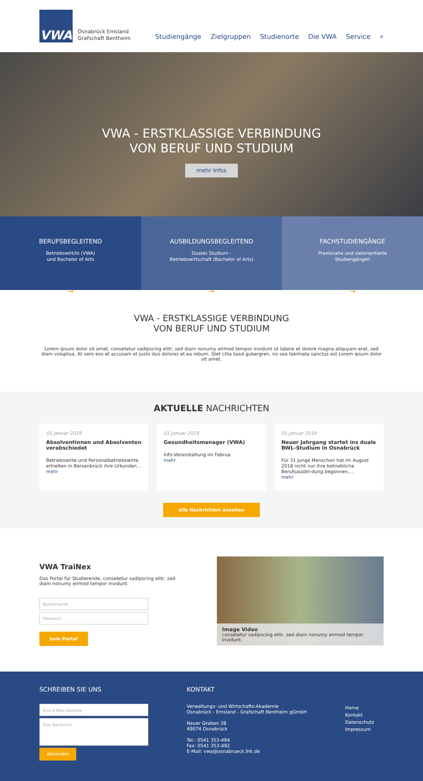VWA
Osnabrück Emsland
Grafschaft Bentheim
Studiengänge Zielgruppen Studienorte Die VWA Service ⌕
VWA - ERSTKLASSIGE VERBINDUNG
VON BERUF UND STUDIUM
mehr Infos
BERUFSBEGLEITEND
Betriebswirt/in (VWA)
und Bachelor of Arts
→
AUSBILDUNGSBEGLEITEND
Duales Studium -
Betriebswirtschaft (Bachelor of Arts)
→
FACHSTUDIENGÄNGE
Praxisnahe und zielorientierte
Studiengängen
→
VWA - ERSTKLASSIGE VERBINDUNG
VON BERUF UND STUDIUM
Lorem ipsum dolor sit amet, consetetur sadipscing elitr, sed diam nonumy eirmod tempor invidunt ut labore et dolore magna aliquyam erat, sed diam voluptua. At vero eos et accusam et justo duo dolores et ea rebum. Stet clita kasd gubergren, no sea takimata sanctus est Lorem ipsum dolor sit amet.
AKTUELLE NACHRICHTEN
01.Januar 2019
Absolventinnen und Absolventen verabschiedet
Betriebswirte und Personalbetriebswirte erhielten in Bersenbrück ihre Urkunden...
mehr
01.Januar 2019
Gesundheitsmanager (VWA)
Info-Veranstaltung im Februa
mehr
01.Januar 2019
Neuer Jahrgang startet ins duale BWL-Studium in Osnabrück
Für 31 junge Menschen hat im August 2018 nicht nur ihre betriebliche Berufsausbil-dung begonnen,...
mehr
alle Nachrichten ansehen
VWA TraiNex
Das Portal für Studierende, consetetur sadipscing elitr, sed diam nonumy eirmod tempor invidunt.
Nutzername
Passwort
zum Portal
Image Video
consetetur sadipscing elitr, sed diam nonumy eirmod tempor invidunt.
SCHREIBEN SIE UNS
Ihre E-Mail-Adresse
Ihre Nachricht
absenden
KONTAKT
Verwaltungs- und Wirtschafts-Akademie
Osnabrück - Emsland - Grafschaft Bentheim gGmbH
Neuer Graben 38
49074 Osnabrück
Tel.: 0541 353-494
Fax: 0541 353-492
E-Mail: vwa@osnabrueck.ihk.de
Home
Kontakt
Datenschutz
Impressum